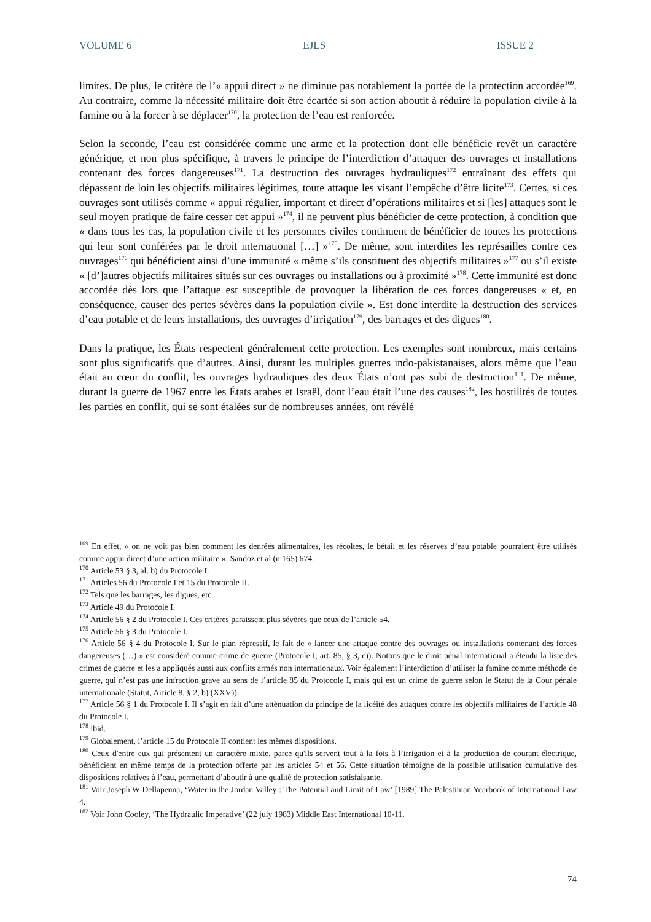VOLUME 6 EJLS ISSUE 2
limites. De plus, le critère de l’« appui direct » ne diminue pas notablement la portée de la protection accordée<sup>169</sup>. Au contraire, comme la nécessité militaire doit être écartée si son action aboutit à réduire la population civile à la famine ou à la forcer à se déplacer<sup>170</sup>, la protection de l’eau est renforcée.
Selon la seconde, l’eau est considérée comme une arme et la protection dont elle bénéficie revêt un caractère générique, et non plus spécifique, à travers le principe de l’interdiction d’attaquer des ouvrages et installations contenant des forces dangereuses<sup>171</sup>. La destruction des ouvrages hydrauliques<sup>172</sup> entraînant des effets qui dépassent de loin les objectifs militaires légitimes, toute attaque les visant l’empêche d’être licite<sup>173</sup>. Certes, si ces ouvrages sont utilisés comme « appui régulier, important et direct d’opérations militaires et si [les] attaques sont le seul moyen pratique de faire cesser cet appui »<sup>174</sup>, il ne peuvent plus bénéficier de cette protection, à condition que « dans tous les cas, la population civile et les personnes civiles continuent de bénéficier de toutes les protections qui leur sont conférées par le droit international […] »<sup>175</sup>. De même, sont interdites les représailles contre ces ouvrages<sup>176</sup> qui bénéficient ainsi d’une immunité « même s’ils constituent des objectifs militaires »<sup>177</sup> ou s’il existe « [d’]autres objectifs militaires situés sur ces ouvrages ou installations ou à proximité »<sup>178</sup>. Cette immunité est donc accordée dès lors que l’attaque est susceptible de provoquer la libération de ces forces dangereuses « et, en conséquence, causer des pertes sévères dans la population civile ». Est donc interdite la destruction des services d’eau potable et de leurs installations, des ouvrages d’irrigation<sup>179</sup>, des barrages et des digues<sup>180</sup>.
Dans la pratique, les États respectent généralement cette protection. Les exemples sont nombreux, mais certains sont plus significatifs que d’autres. Ainsi, durant les multiples guerres indo-pakistanaises, alors même que l’eau était au cœur du conflit, les ouvrages hydrauliques des deux États n’ont pas subi de destruction<sup>181</sup>. De même, durant la guerre de 1967 entre les États arabes et Israël, dont l’eau était l’une des causes<sup>182</sup>, les hostilités de toutes les parties en conflit, qui se sont étalées sur de nombreuses années, ont révélé
<sup>169</sup> En effet, « on ne voit pas bien comment les denrées alimentaires, les récoltes, le bétail et les réserves d’eau potable pourraient être utilisés comme appui direct d’une action militaire »: Sandoz et al (n 165) 674.
<sup>170</sup> Article 53 § 3, al. b) du Protocole I.
<sup>171</sup> Articles 56 du Protocole I et 15 du Protocole II.
<sup>172</sup> Tels que les barrages, les digues, etc.
<sup>173</sup> Article 49 du Protocole I.
<sup>174</sup> Article 56 § 2 du Protocole I. Ces critères paraissent plus sévères que ceux de l’article 54.
<sup>175</sup> Article 56 § 3 du Protocole I.
<sup>176</sup> Article 56 § 4 du Protocole I. Sur le plan répressif, le fait de « lancer une attaque contre des ouvrages ou installations contenant des forces dangereuses (…) » est considéré comme crime de guerre (Protocole I, art. 85, § 3, c)). Notons que le droit pénal international a étendu la liste des crimes de guerre et les a appliqués aussi aux conflits armés non internationaux. Voir également l’interdiction d’utiliser la famine comme méthode de guerre, qui n’est pas une infraction grave au sens de l’article 85 du Protocole I, mais qui est un crime de guerre selon le Statut de la Cour pénale internationale (Statut, Article 8, § 2, b) (XXV)).
<sup>177</sup> Article 56 § 1 du Protocole I. Il s’agit en fait d’une atténuation du principe de la licéité des attaques contre les objectifs militaires de l’article 48 du Protocole I.
<sup>178</sup> ibid.
<sup>179</sup> Globalement, l’article 15 du Protocole II contient les mêmes dispositions.
<sup>180</sup> Ceux d'entre eux qui présentent un caractère mixte, parce qu'ils servent tout à la fois à l’irrigation et à la production de courant électrique, bénéficient en même temps de la protection offerte par les articles 54 et 56. Cette situation témoigne de la possible utilisation cumulative des dispositions relatives à l’eau, permettant d’aboutir à une qualité de protection satisfaisante.
<sup>181</sup> Voir Joseph W Dellapenna, ‘Water in the Jordan Valley : The Potential and Limit of Law’ [1989] The Palestinian Yearbook of International Law 4.
<sup>182</sup> Voir John Cooley, ‘The Hydraulic Imperative’ (22 july 1983) Middle East International 10-11.
74